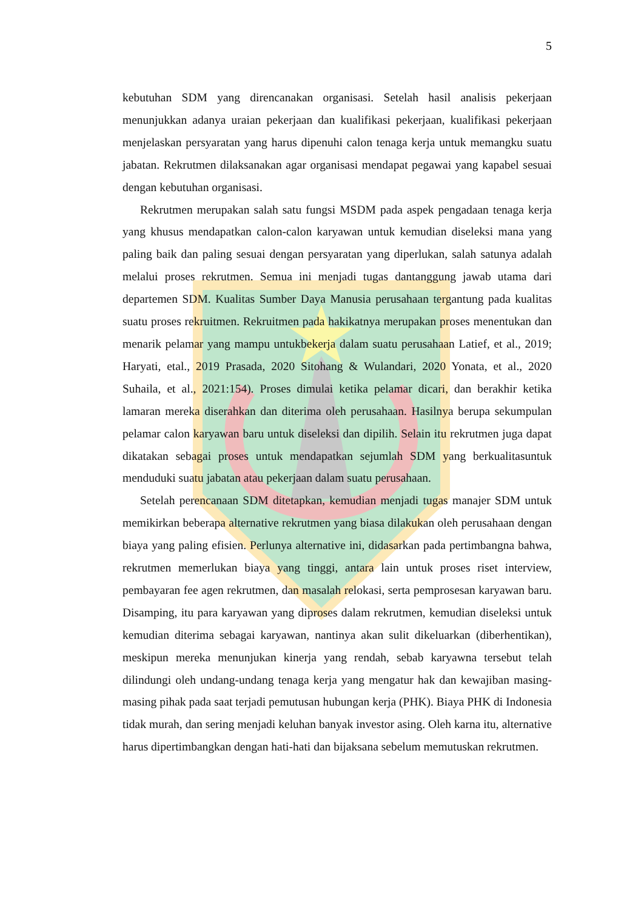5
kebutuhan SDM yang direncanakan organisasi. Setelah hasil analisis pekerjaan menunjukkan adanya uraian pekerjaan dan kualifikasi pekerjaan, kualifikasi pekerjaan menjelaskan persyaratan yang harus dipenuhi calon tenaga kerja untuk memangku suatu jabatan. Rekrutmen dilaksanakan agar organisasi mendapat pegawai yang kapabel sesuai dengan kebutuhan organisasi.
Rekrutmen merupakan salah satu fungsi MSDM pada aspek pengadaan tenaga kerja yang khusus mendapatkan calon-calon karyawan untuk kemudian diseleksi mana yang paling baik dan paling sesuai dengan persyaratan yang diperlukan, salah satunya adalah melalui proses rekrutmen. Semua ini menjadi tugas dantanggung jawab utama dari departemen SDM. Kualitas Sumber Daya Manusia perusahaan tergantung pada kualitas suatu proses rekruitmen. Rekruitmen pada hakikatnya merupakan proses menentukan dan menarik pelamar yang mampu untukbekerja dalam suatu perusahaan Latief, et al., 2019; Haryati, etal., 2019 Prasada, 2020 Sitohang & Wulandari, 2020 Yonata, et al., 2020 Suhaila, et al., 2021:154). Proses dimulai ketika pelamar dicari, dan berakhir ketika lamaran mereka diserahkan dan diterima oleh perusahaan. Hasilnya berupa sekumpulan pelamar calon karyawan baru untuk diseleksi dan dipilih. Selain itu rekrutmen juga dapat dikatakan sebagai proses untuk mendapatkan sejumlah SDM yang berkualitasuntuk menduduki suatu jabatan atau pekerjaan dalam suatu perusahaan.
Setelah perencanaan SDM ditetapkan, kemudian menjadi tugas manajer SDM untuk memikirkan beberapa alternative rekrutmen yang biasa dilakukan oleh perusahaan dengan biaya yang paling efisien. Perlunya alternative ini, didasarkan pada pertimbangna bahwa, rekrutmen memerlukan biaya yang tinggi, antara lain untuk proses riset interview, pembayaran fee agen rekrutmen, dan masalah relokasi, serta pemprosesan karyawan baru. Disamping, itu para karyawan yang diproses dalam rekrutmen, kemudian diseleksi untuk kemudian diterima sebagai karyawan, nantinya akan sulit dikeluarkan (diberhentikan), meskipun mereka menunjukan kinerja yang rendah, sebab karyawna tersebut telah dilindungi oleh undang-undang tenaga kerja yang mengatur hak dan kewajiban masing-masing pihak pada saat terjadi pemutusan hubungan kerja (PHK). Biaya PHK di Indonesia tidak murah, dan sering menjadi keluhan banyak investor asing. Oleh karna itu, alternative harus dipertimbangkan dengan hati-hati dan bijaksana sebelum memutuskan rekrutmen.